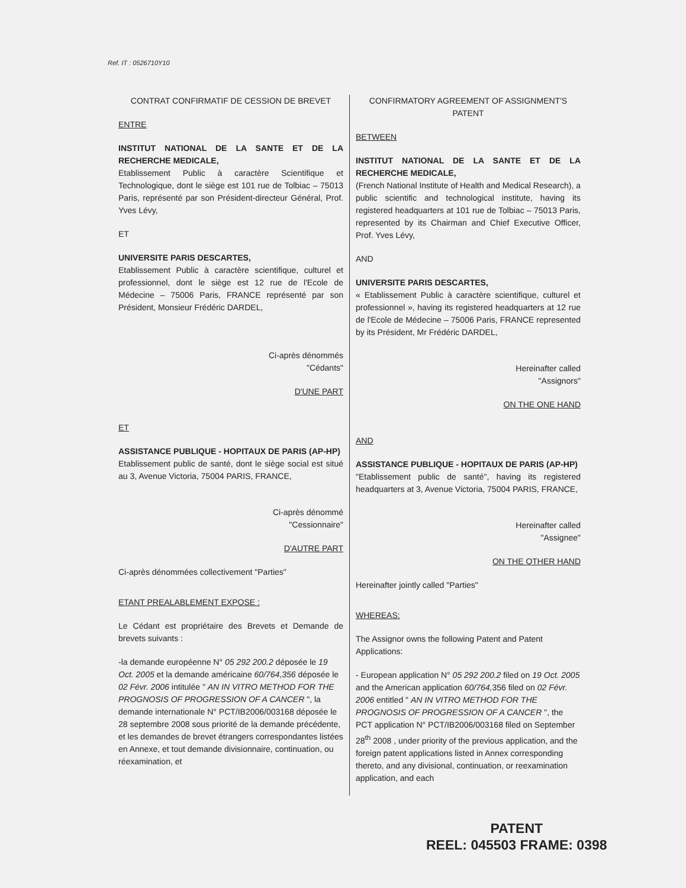Ref. IT : 0526710Y10
CONTRAT CONFIRMATIF DE CESSION DE BREVET
ENTRE
INSTITUT NATIONAL DE LA SANTE ET DE LA RECHERCHE MEDICALE,
Etablissement Public à caractère Scientifique et Technologique, dont le siège est 101 rue de Tolbiac – 75013 Paris, représenté par son Président-directeur Général, Prof. Yves Lévy,
ET
UNIVERSITE PARIS DESCARTES,
Etablissement Public à caractère scientifique, culturel et professionnel, dont le siège est 12 rue de l'Ecole de Médecine – 75006 Paris, FRANCE représenté par son Président, Monsieur Frédéric DARDEL,
Ci-après dénommés
"Cédants"
D'UNE PART
ET
ASSISTANCE PUBLIQUE - HOPITAUX DE PARIS (AP-HP)
Etablissement public de santé, dont le siège social est situé au 3, Avenue Victoria, 75004 PARIS, FRANCE,
Ci-après dénommé
"Cessionnaire"
D'AUTRE PART
Ci-après dénommées collectivement "Parties"
ETANT PREALABLEMENT EXPOSE :
Le Cédant est propriétaire des Brevets et Demande de brevets suivants :
-la demande européenne N° 05 292 200.2 déposée le 19 Oct. 2005 et la demande américaine 60/764,356 déposée le 02 Févr. 2006 intitulée " AN IN VITRO METHOD FOR THE PROGNOSIS OF PROGRESSION OF A CANCER ", la demande internationale N° PCT/IB2006/003168 déposée le 28 septembre 2008 sous priorité de la demande précédente, et les demandes de brevet étrangers correspondantes listées en Annexe, et tout demande divisionnaire, continuation, ou réexamination, et
CONFIRMATORY AGREEMENT OF ASSIGNMENT'S PATENT
BETWEEN
INSTITUT NATIONAL DE LA SANTE ET DE LA RECHERCHE MEDICALE,
(French National Institute of Health and Medical Research), a public scientific and technological institute, having its registered headquarters at 101 rue de Tolbiac – 75013 Paris, represented by its Chairman and Chief Executive Officer, Prof. Yves Lévy,
AND
UNIVERSITE PARIS DESCARTES,
« Etablissement Public à caractère scientifique, culturel et professionnel », having its registered headquarters at 12 rue de l'Ecole de Médecine – 75006 Paris, FRANCE represented by its Président, Mr Frédéric DARDEL,
Hereinafter called
"Assignors"
ON THE ONE HAND
AND
ASSISTANCE PUBLIQUE - HOPITAUX DE PARIS (AP-HP)
"Etablissement public de santé", having its registered headquarters at 3, Avenue Victoria, 75004 PARIS, FRANCE,
Hereinafter called
"Assignee"
ON THE OTHER HAND
Hereinafter jointly called "Parties"
WHEREAS:
The Assignor owns the following Patent and Patent Applications:
- European application N° 05 292 200.2 filed on 19 Oct. 2005 and the American application 60/764, 356 filed on 02 Févr. 2006 entitled " AN IN VITRO METHOD FOR THE PROGNOSIS OF PROGRESSION OF A CANCER ", the PCT application N° PCT/IB2006/003168 filed on September 28<sup>th</sup> 2008 , under priority of the previous application, and the foreign patent applications listed in Annex corresponding thereto, and any divisional, continuation, or reexamination application, and each
PATENT
REEL: 045503 FRAME: 0398